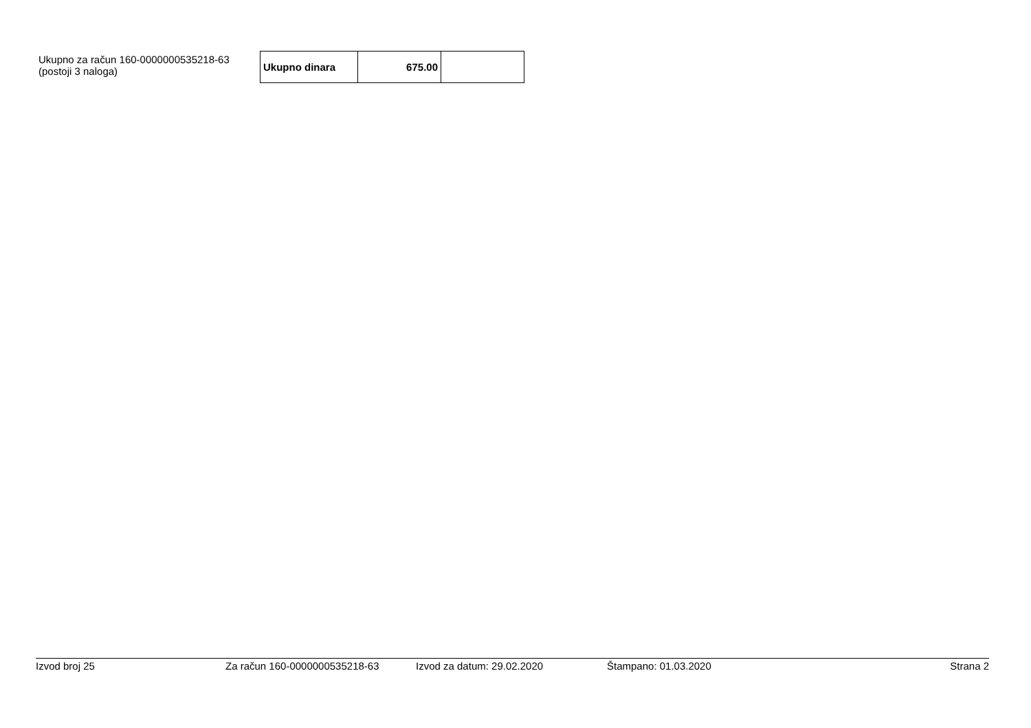Ukupno za račun 160-0000000535218-63
(postoji 3 naloga)
| Ukupno dinara | 675.00 | |
Izvod broj 25 Za račun 160-0000000535218-63 Izvod za datum: 29.02.2020 Štampano: 01.03.2020 Strana 2